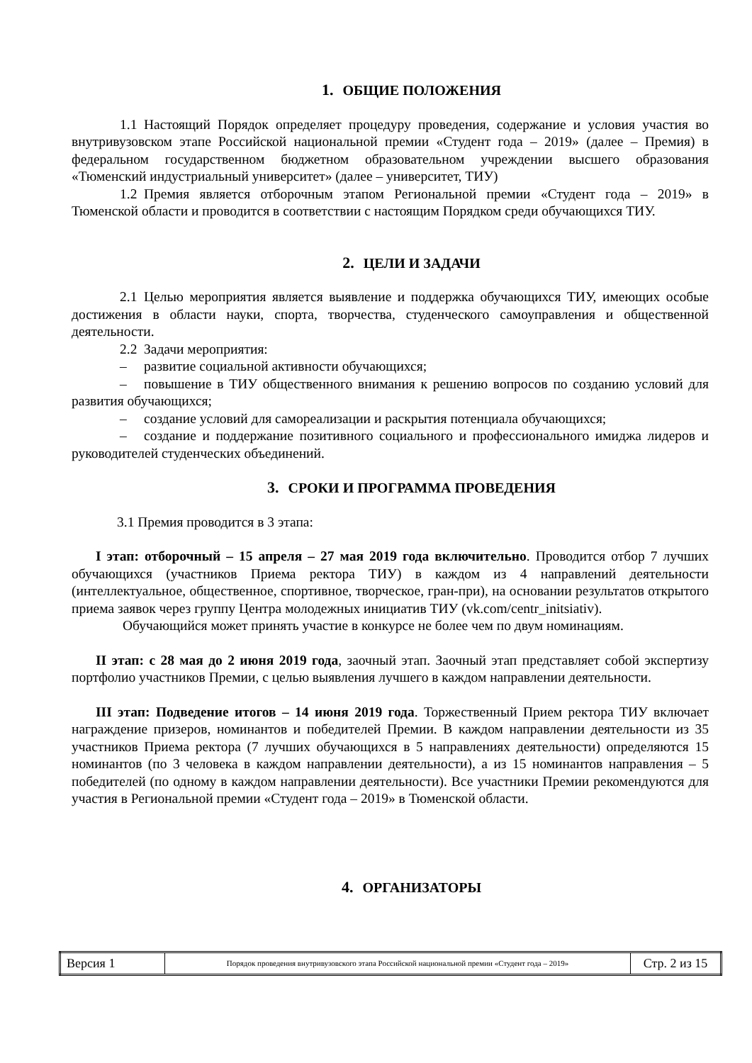1. ОБЩИЕ ПОЛОЖЕНИЯ
1.1 Настоящий Порядок определяет процедуру проведения, содержание и условия участия во внутривузовском этапе Российской национальной премии «Студент года – 2019» (далее – Премия) в федеральном государственном бюджетном образовательном учреждении высшего образования «Тюменский индустриальный университет» (далее – университет, ТИУ)
1.2 Премия является отборочным этапом Региональной премии «Студент года – 2019» в Тюменской области и проводится в соответствии с настоящим Порядком среди обучающихся ТИУ.
2. ЦЕЛИ И ЗАДАЧИ
2.1 Целью мероприятия является выявление и поддержка обучающихся ТИУ, имеющих особые достижения в области науки, спорта, творчества, студенческого самоуправления и общественной деятельности.
2.2 Задачи мероприятия:
– развитие социальной активности обучающихся;
– повышение в ТИУ общественного внимания к решению вопросов по созданию условий для развития обучающихся;
– создание условий для самореализации и раскрытия потенциала обучающихся;
– создание и поддержание позитивного социального и профессионального имиджа лидеров и руководителей студенческих объединений.
3. СРОКИ И ПРОГРАММА ПРОВЕДЕНИЯ
3.1 Премия проводится в 3 этапа:
I этап: отборочный – 15 апреля – 27 мая 2019 года включительно. Проводится отбор 7 лучших обучающихся (участников Приема ректора ТИУ) в каждом из 4 направлений деятельности (интеллектуальное, общественное, спортивное, творческое, гран-при), на основании результатов открытого приема заявок через группу Центра молодежных инициатив ТИУ (vk.com/centr_initsiativ).
Обучающийся может принять участие в конкурсе не более чем по двум номинациям.
II этап: с 28 мая до 2 июня 2019 года, заочный этап. Заочный этап представляет собой экспертизу портфолио участников Премии, с целью выявления лучшего в каждом направлении деятельности.
III этап: Подведение итогов – 14 июня 2019 года. Торжественный Прием ректора ТИУ включает награждение призеров, номинантов и победителей Премии. В каждом направлении деятельности из 35 участников Приема ректора (7 лучших обучающихся в 5 направлениях деятельности) определяются 15 номинантов (по 3 человека в каждом направлении деятельности), а из 15 номинантов направления – 5 победителей (по одному в каждом направлении деятельности). Все участники Премии рекомендуются для участия в Региональной премии «Студент года – 2019» в Тюменской области.
4. ОРГАНИЗАТОРЫ
| Версия 1 | Порядок проведения внутривузовского этапа Российской национальной премии «Студент года – 2019» | Стр. 2 из 15 |